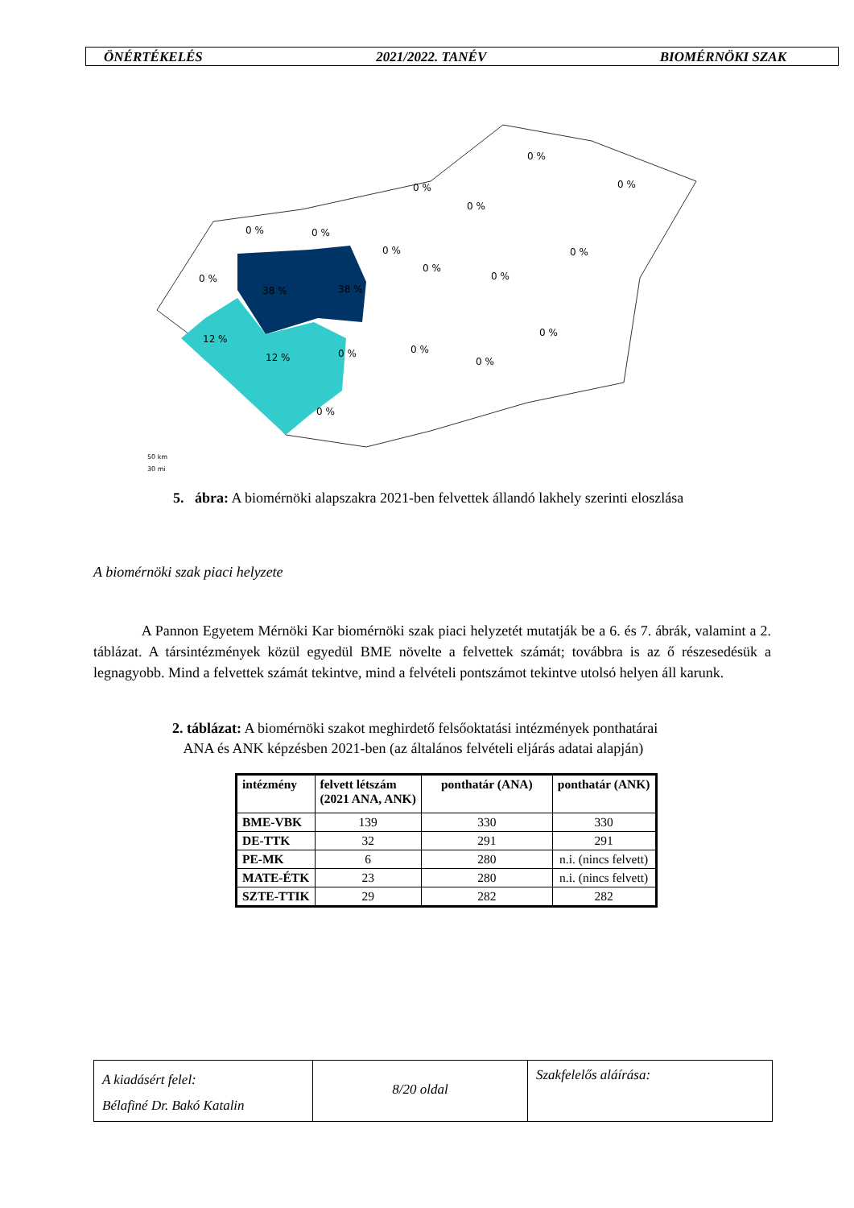ÖNÉRTÉKELÉS 2021/2022. TANÉV BIOMÉRNÖKI SZAK
0 %
0 %
0 %
0 %
0 %
0 %
0 %
0 %
0 %
0 %
0 %
38 %
38 %
12 %
12 %
0 %
0 %
0 %
0 %
0 %
50 km
30 mi
5. ábra: A biomérnöki alapszakra 2021-ben felvettek állandó lakhely szerinti eloszlása
A biomérnöki szak piaci helyzete
A Pannon Egyetem Mérnöki Kar biomérnöki szak piaci helyzetét mutatják be a 6. és 7. ábrák, valamint a 2. táblázat. A társintézmények közül egyedül BME növelte a felvettek számát; továbbra is az ő részesedésük a legnagyobb. Mind a felvettek számát tekintve, mind a felvételi pontszámot tekintve utolsó helyen áll karunk.
2. táblázat: A biomérnöki szakot meghirdető felsőoktatási intézmények ponthatárai
ANA és ANK képzésben 2021-ben (az általános felvételi eljárás adatai alapján)
| intézmény | felvett létszám (2021 ANA, ANK) | ponthatár (ANA) | ponthatár (ANK) |
| --- | --- | --- | --- |
| BME-VBK | 139 | 330 | 330 |
| DE-TTK | 32 | 291 | 291 |
| PE-MK | 6 | 280 | n.i. (nincs felvett) |
| MATE-ÉTK | 23 | 280 | n.i. (nincs felvett) |
| SZTE-TTIK | 29 | 282 | 282 |
A kiadásért felel:
Bélafiné Dr. Bakó Katalin
8/20 oldal
Szakfelelős aláírása: